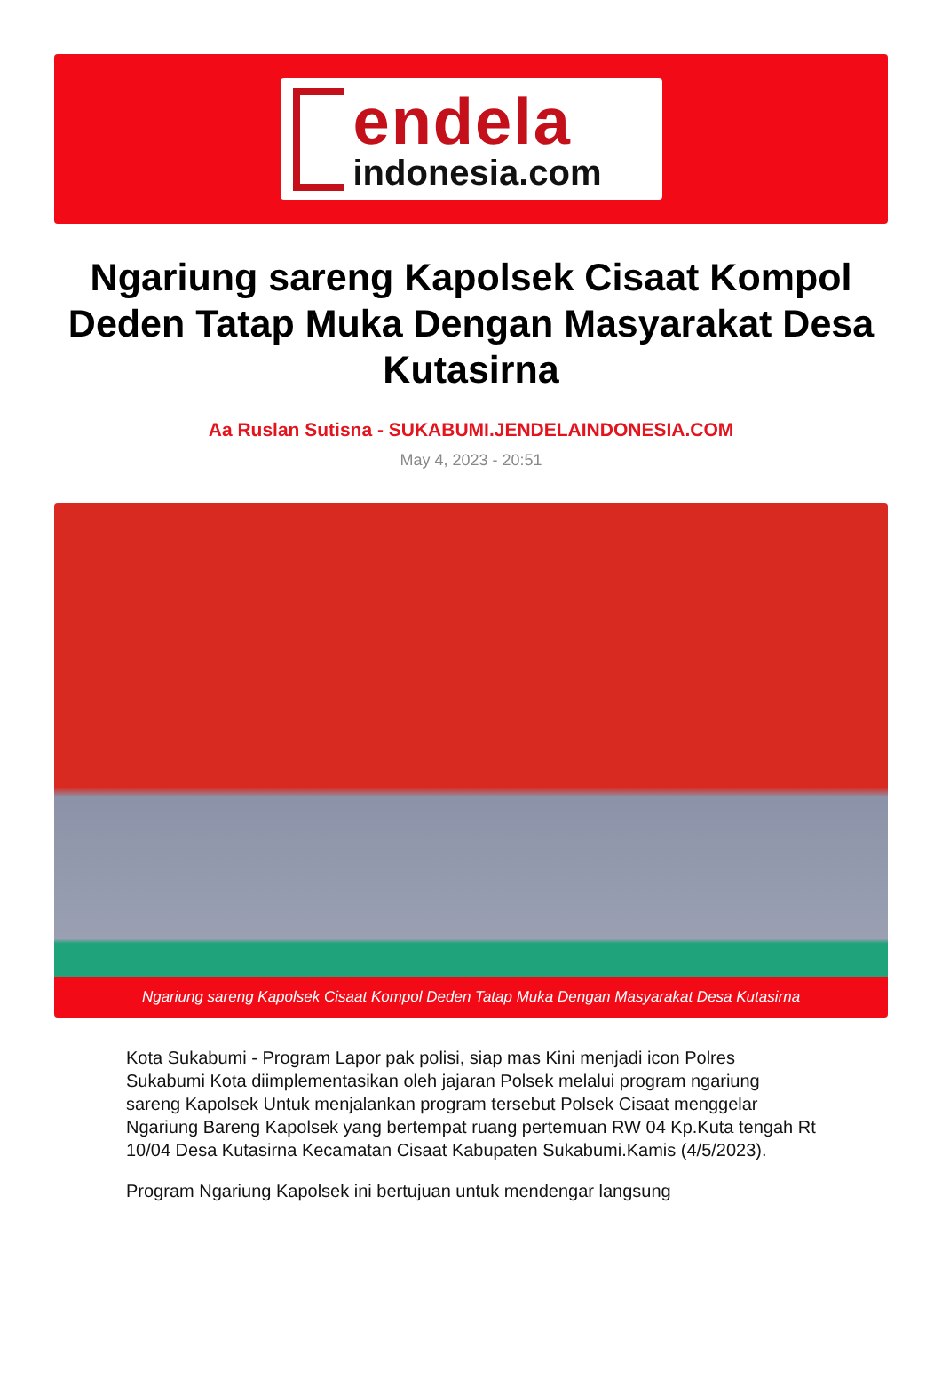endela
indonesia.com
Ngariung sareng Kapolsek Cisaat Kompol Deden Tatap Muka Dengan Masyarakat Desa Kutasirna
Aa Ruslan Sutisna - SUKABUMI.JENDELAINDONESIA.COM
May 4, 2023 - 20:51
Ngariung sareng Kapolsek Cisaat Kompol Deden Tatap Muka Dengan Masyarakat Desa Kutasirna
Kota Sukabumi - Program Lapor pak polisi, siap mas Kini menjadi icon Polres Sukabumi Kota diimplementasikan oleh jajaran Polsek melalui program ngariung sareng Kapolsek Untuk menjalankan program tersebut Polsek Cisaat menggelar Ngariung Bareng Kapolsek yang bertempat ruang pertemuan RW 04 Kp.Kuta tengah Rt 10/04 Desa Kutasirna Kecamatan Cisaat Kabupaten Sukabumi.Kamis (4/5/2023).
Program Ngariung Kapolsek ini bertujuan untuk mendengar langsung